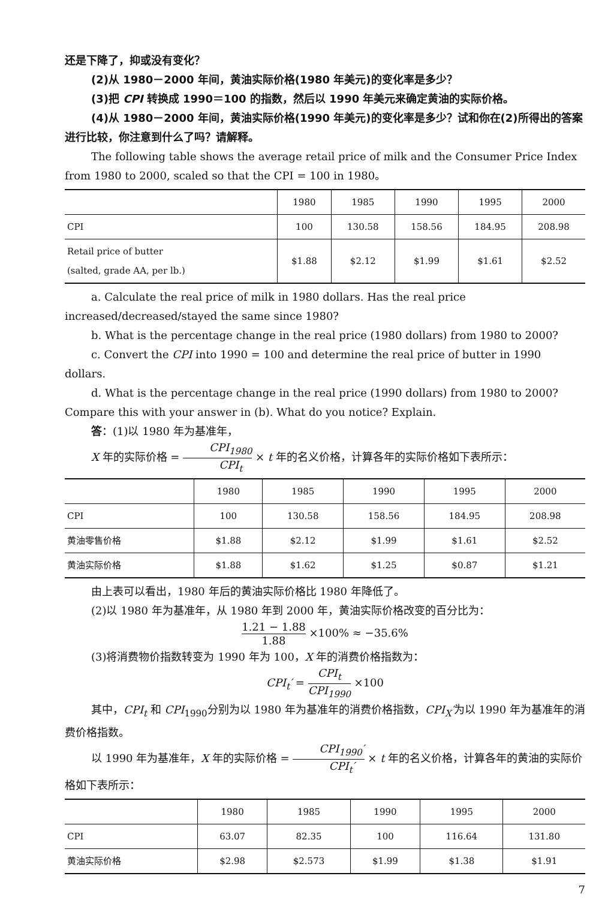还是下降了，抑或没有变化？
(2)从 1980－2000 年间，黄油实际价格(1980 年美元)的变化率是多少？
(3)把 CPI 转换成 1990＝100 的指数，然后以 1990 年美元来确定黄油的实际价格。
(4)从 1980－2000 年间，黄油实际价格(1990 年美元)的变化率是多少？试和你在(2)所得出的答案进行比较，你注意到什么了吗？请解释。
The following table shows the average retail price of milk and the Consumer Price Index from 1980 to 2000, scaled so that the CPI = 100 in 1980。
| | 1980 | 1985 | 1990 | 1995 | 2000 |
| --- | --- | --- | --- | --- | --- |
| CPI | 100 | 130.58 | 158.56 | 184.95 | 208.98 |
| Retail price of butter (salted, grade AA, per lb.) | $1.88 | $2.12 | $1.99 | $1.61 | $2.52 |
a. Calculate the real price of milk in 1980 dollars. Has the real price increased/decreased/stayed the same since 1980?
b. What is the percentage change in the real price (1980 dollars) from 1980 to 2000?
c. Convert the CPI into 1990 = 100 and determine the real price of butter in 1990 dollars.
d. What is the percentage change in the real price (1990 dollars) from 1980 to 2000? Compare this with your answer in (b). What do you notice? Explain.
答：(1)以 1980 年为基准年，
X 年的实际价格 = CPI<sub>1980</sub> CPI<sub>t</sub> × t 年的名义价格，计算各年的实际价格如下表所示：
| | 1980 | 1985 | 1990 | 1995 | 2000 |
| --- | --- | --- | --- | --- | --- |
| CPI | 100 | 130.58 | 158.56 | 184.95 | 208.98 |
| 黄油零售价格 | $1.88 | $2.12 | $1.99 | $1.61 | $2.52 |
| 黄油实际价格 | $1.88 | $1.62 | $1.25 | $0.87 | $1.21 |
由上表可以看出，1980 年后的黄油实际价格比 1980 年降低了。
(2)以 1980 年为基准年，从 1980 年到 2000 年，黄油实际价格改变的百分比为：
1.21 − 1.88 1.88 ×100% ≈ −35.6%
(3)将消费物价指数转变为 1990 年为 100，X 年的消费价格指数为：
CPI<sub>t</sub>′ = CPI<sub>t</sub> CPI<sub>1990</sub> ×100
其中，CPI<sub>t</sub> 和 CPI<sub>1990</sub>分别为以 1980 年为基准年的消费价格指数，CPI<sub>X</sub>′为以 1990 年为基准年的消费价格指数。
以 1990 年为基准年，X 年的实际价格 = CPI<sub>1990</sub>′ CPI<sub>t</sub>′ × t 年的名义价格，计算各年的黄油的实际价格如下表所示：
| | 1980 | 1985 | 1990 | 1995 | 2000 |
| --- | --- | --- | --- | --- | --- |
| CPI | 63.07 | 82.35 | 100 | 116.64 | 131.80 |
| 黄油实际价格 | $2.98 | $2.573 | $1.99 | $1.38 | $1.91 |
7